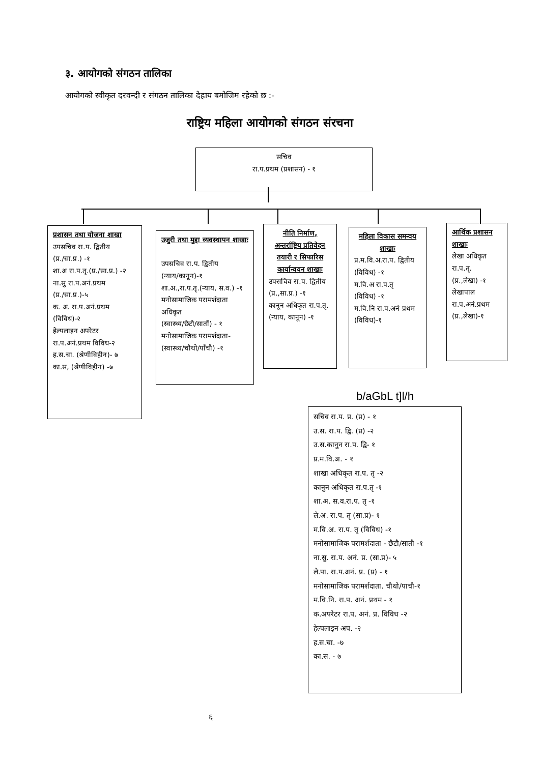३. आयोगको संगठन तालिका
आयोगको स्वीकृत दरवन्दी र संगठन तालिका देहाय बमोजिम रहेको छ :-
राष्ट्रिय महिला आयोगको संगठन संरचना
सचिव
रा.प.प्रथम (प्रशासन) - १
प्रशासन तथा योजना शाखा
उपसचिव रा.प. द्वितीय
(प्र./सा.प्र.) -१
शा.अ रा.प.तृ.(प्र./सा.प्र.) -२
ना.सु रा.प.अनं.प्रथम
(प्र./सा.प्र.)-५
क. अ. रा.प.अनं.प्रथम
(विविध)-२
हेल्पलाइन अपरेटर रा.प.अनं.प्रथम विविध-२
ह.स.चा. (श्रेणीविहीन)- ७
का.स, (श्रेणीविहीन) -७
उजुरी तथा मुद्दा व्यवस्थापन शाखाः
उपसचिव रा.प. द्वितीय
(न्याय/कानून)-१
शा.अ.,रा.प.तृ.(न्याय, स.व.) -१
मनोसामाजिक परामर्शदाता अधिकृत
(स्वास्थ्य/छैटौ/सातौं) - १
मनोसामाजिक परामर्शदाता-(स्वास्थ्य/चौथो/पाँचौ) -१
नीति निर्माण, अन्तर्राष्ट्रिय प्रतिवेदन तयारी र सिफारिस कार्यान्वयन शाखाः
उपसचिव रा.प. द्वितीय
(प्र.,सा.प्र.) -१
कानून अधिकृत रा.प.तृ.
(न्याय, कानून) -१
महिला विकास समन्वय शाखाः
प्र.म.वि.अ.रा.प. द्वितीय
(विविध) -१
म.वि.अ रा.प.तृ
(विविध) -१
म.वि.नि रा.प.अनं प्रथम (विविध)-१
आर्थिक प्रशासन शाखाः
लेखा अधिकृत रा.प.तृ.
(प्र.,लेखा) -१
लेखापाल रा.प.अनं.प्रथम
(प्र.,लेखा)-१
b/aGbL t]l/h
सचिव रा.प. प्र. (प्र) - १
उ.स. रा.प. द्वि. (प्र) -२
उ.स.कानुन रा.प. द्वि- १
प्र.म.वि.अ. - १
शाखा अधिकृत रा.प. तृ -२
कानुन अधिकृत रा.प.तृ -१
शा.अ. स.व.रा.प. तृ -१
ले.अ. रा.प. तृ (सा.प्र)- १
म.वि.अ. रा.प. तृ (विविध) -१
मनोसामाजिक परामर्शदाता - छैटौ/सातौ -१
ना.सु. रा.प. अनं. प्र. (सा.प्र)- ५
ले.पा. रा.प.अनं. प्र. (प्र) - १
मनोसामाजिक परामर्शदाता. चौथो/पाचौ-१
म.वि.नि. रा.प. अनं. प्रथम - १
क.अपरेटर रा.प. अनं. प्र. विविध -२
हेल्पलाइन अप. -२
ह.स.चा. -७
का.स. - ७
६